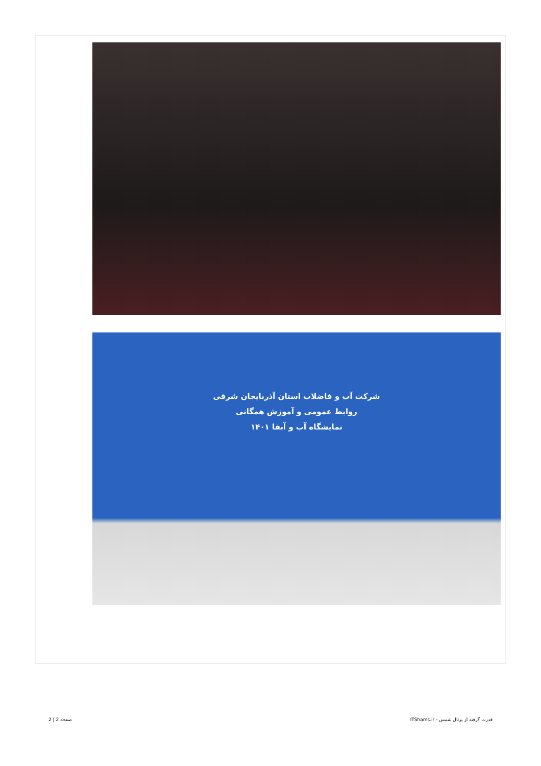شرکت آب و فاضلاب استان آذربایجان شرقی
روابط عمومی و آموزش همگانی
نمایشگاه آب و آبفا ۱۴۰۱
قدرت گرفته از پرتال شمس - ITShams.ir صفحه 2 | 2